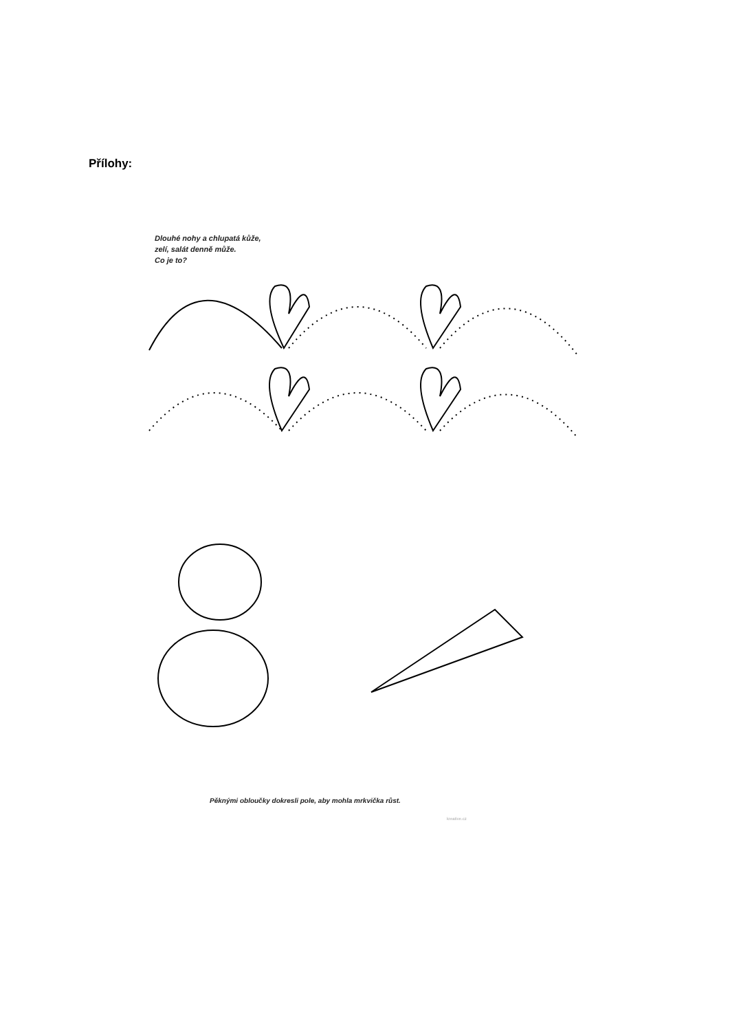Přílohy:
Dlouhé nohy a chlupatá kůže,
zelí, salát denně může.
Co je to?
Pěknými obloučky dokresli pole, aby mohla mrkvička růst.
kreative.cz